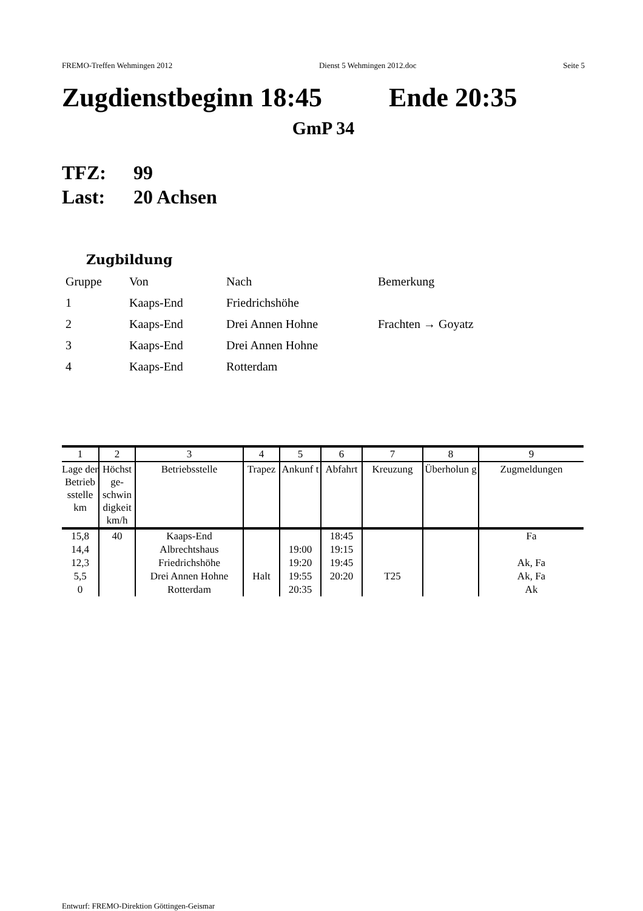FREMO-Treffen Wehmingen 2012 Dienst 5 Wehmingen 2012.doc Seite 5
Zugdienstbeginn 18:45 Ende 20:35
GmP 34
TFZ: 99
Last: 20 Achsen
Zugbildung
| Gruppe | Von | Nach | Bemerkung |
| 1 | Kaaps-End | Friedrichshöhe | |
| 2 | Kaaps-End | Drei Annen Hohne | Frachten → Goyatz |
| 3 | Kaaps-End | Drei Annen Hohne | |
| 4 | Kaaps-End | Rotterdam | |
| 1 | 2 | 3 | 4 | 5 | 6 | 7 | 8 | 9 |
| --- | --- | --- | --- | --- | --- | --- | --- | --- |
| Lage der Betrieb sstelle km | Höchst ge- schwin digkeit km/h | Betriebsstelle | Trapez | Ankunf t | Abfahrt | Kreuzung | Überholun g | Zugmeldungen |
| 15,8 | 40 | Kaaps-End | | | 18:45 | | | Fa |
| 14,4 | | Albrechtshaus | | 19:00 | 19:15 | | | |
| 12,3 | | Friedrichshöhe | | 19:20 | 19:45 | | | Ak, Fa |
| 5,5 | | Drei Annen Hohne | Halt | 19:55 | 20:20 | T25 | | Ak, Fa |
| 0 | | Rotterdam | | 20:35 | | | | Ak |
Entwurf: FREMO-Direktion Göttingen-Geismar